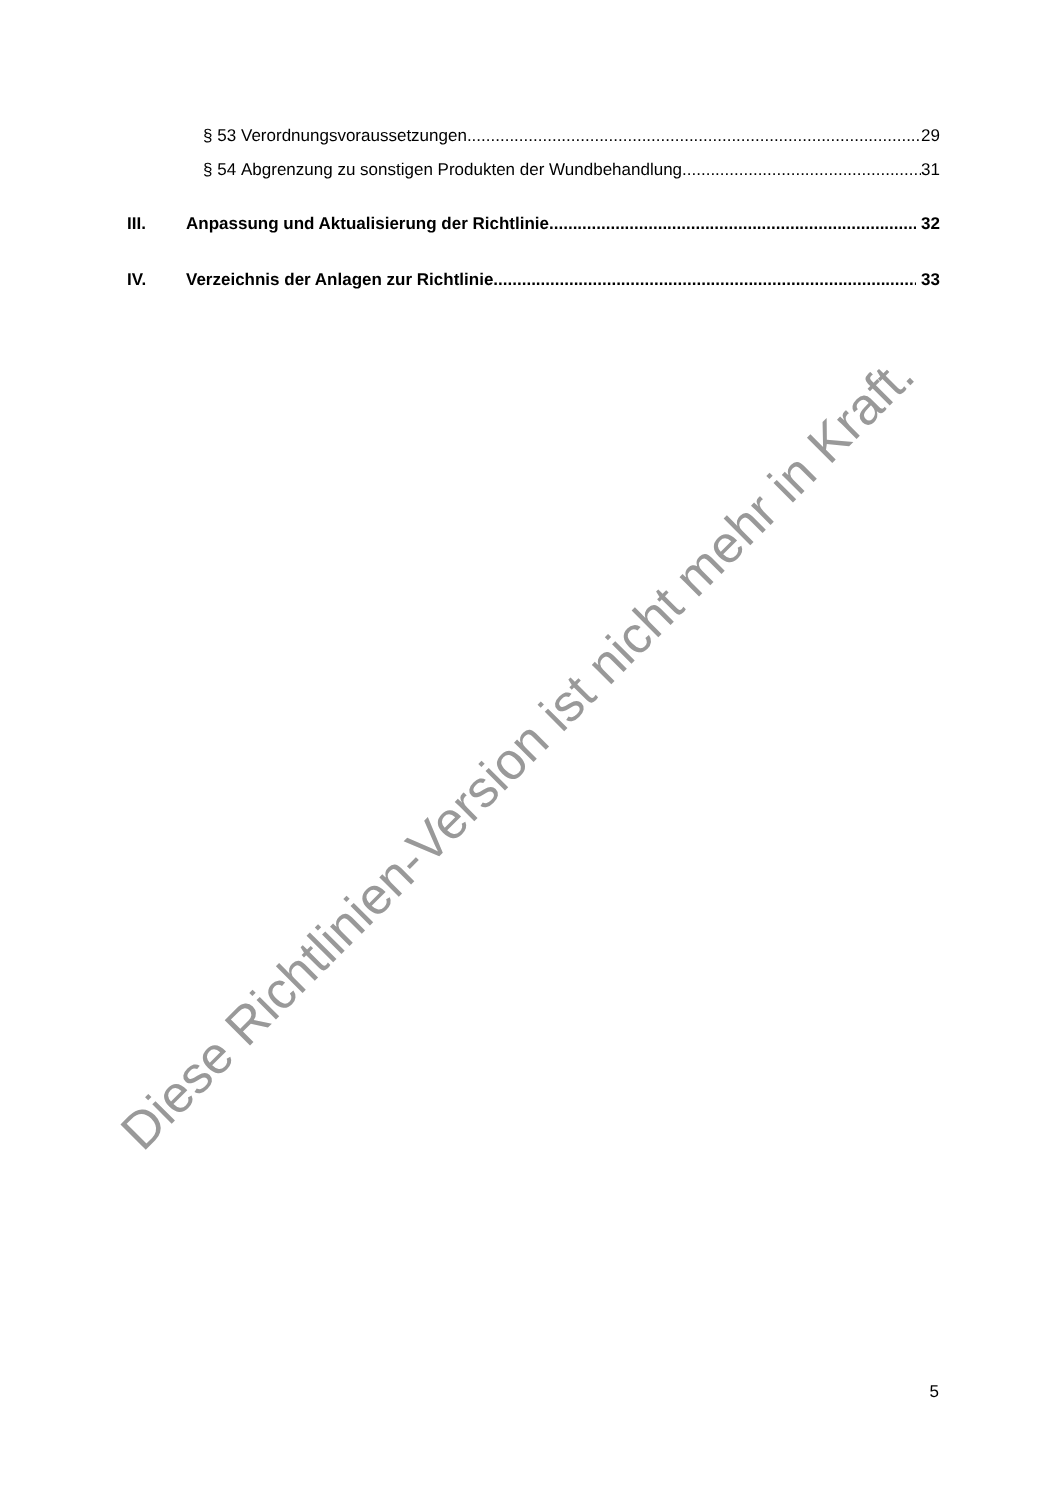§ 53 Verordnungsvoraussetzungen 29
§ 54 Abgrenzung zu sonstigen Produkten der Wundbehandlung 31
III. Anpassung und Aktualisierung der Richtlinie 32
IV. Verzeichnis der Anlagen zur Richtlinie 33
Diese Richtlinien-Version ist nicht mehr in Kraft.
5